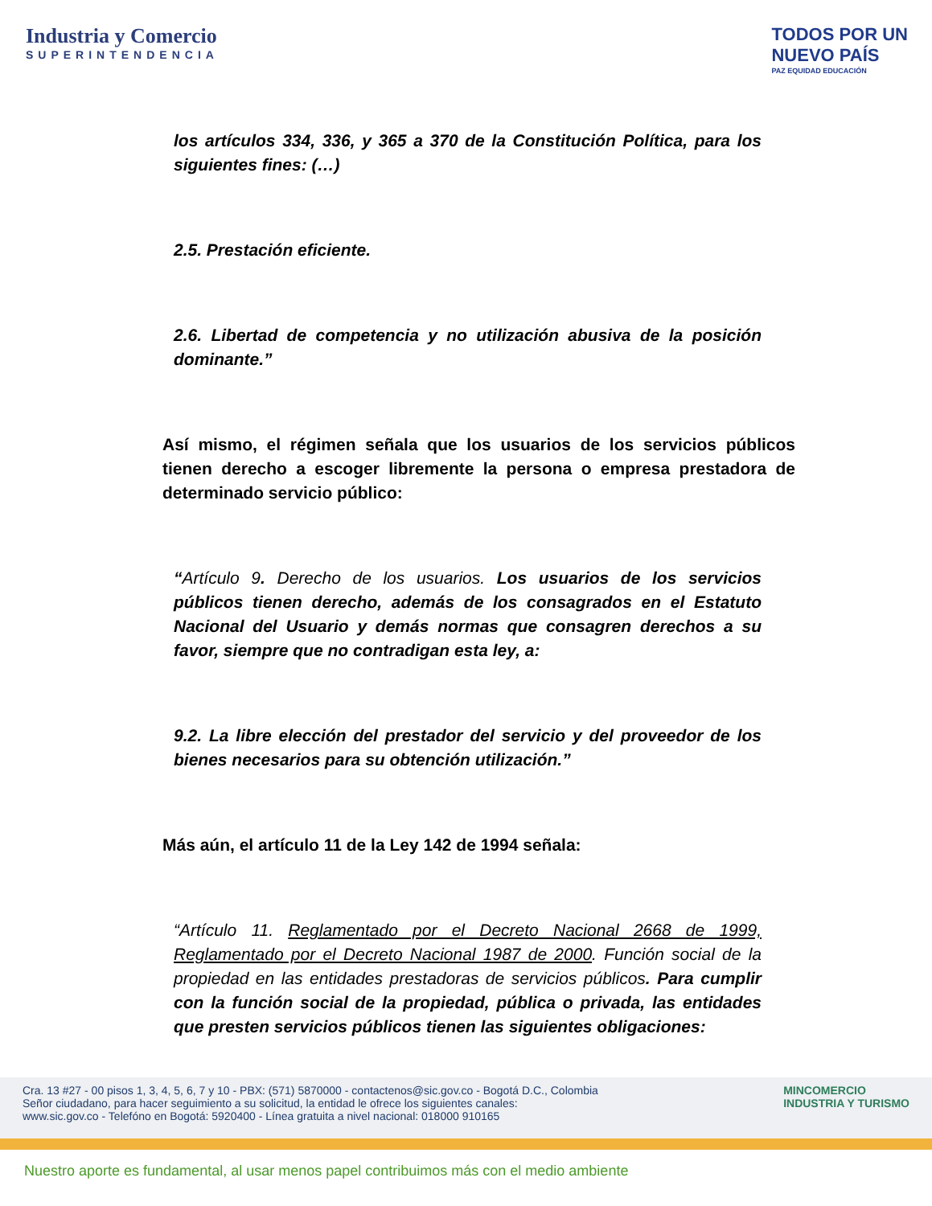Industria y Comercio
SUPERINTENDENCIA
TODOS POR UN
NUEVO PAÍS
PAZ EQUIDAD EDUCACIÓN
los artículos 334, 336, y 365 a 370 de la Constitución Política, para los siguientes fines: (…)
2.5. Prestación eficiente.
2.6. Libertad de competencia y no utilización abusiva de la posición dominante.”
Así mismo, el régimen señala que los usuarios de los servicios públicos tienen derecho a escoger libremente la persona o empresa prestadora de determinado servicio público:
“Artículo 9. Derecho de los usuarios. Los usuarios de los servicios públicos tienen derecho, además de los consagrados en el Estatuto Nacional del Usuario y demás normas que consagren derechos a su favor, siempre que no contradigan esta ley, a:
9.2. La libre elección del prestador del servicio y del proveedor de los bienes necesarios para su obtención utilización.”
Más aún, el artículo 11 de la Ley 142 de 1994 señala:
“Artículo 11. Reglamentado por el Decreto Nacional 2668 de 1999, Reglamentado por el Decreto Nacional 1987 de 2000. Función social de la propiedad en las entidades prestadoras de servicios públicos. Para cumplir con la función social de la propiedad, pública o privada, las entidades que presten servicios públicos tienen las siguientes obligaciones:
Cra. 13 #27 - 00 pisos 1, 3, 4, 5, 6, 7 y 10 - PBX: (571) 5870000 - contactenos@sic.gov.co - Bogotá D.C., Colombia
Señor ciudadano, para hacer seguimiento a su solicitud, la entidad le ofrece los siguientes canales:
www.sic.gov.co - Telefóno en Bogotá: 5920400 - Línea gratuita a nivel nacional: 018000 910165
MINCOMERCIO
INDUSTRIA Y TURISMO
Nuestro aporte es fundamental, al usar menos papel contribuimos más con el medio ambiente